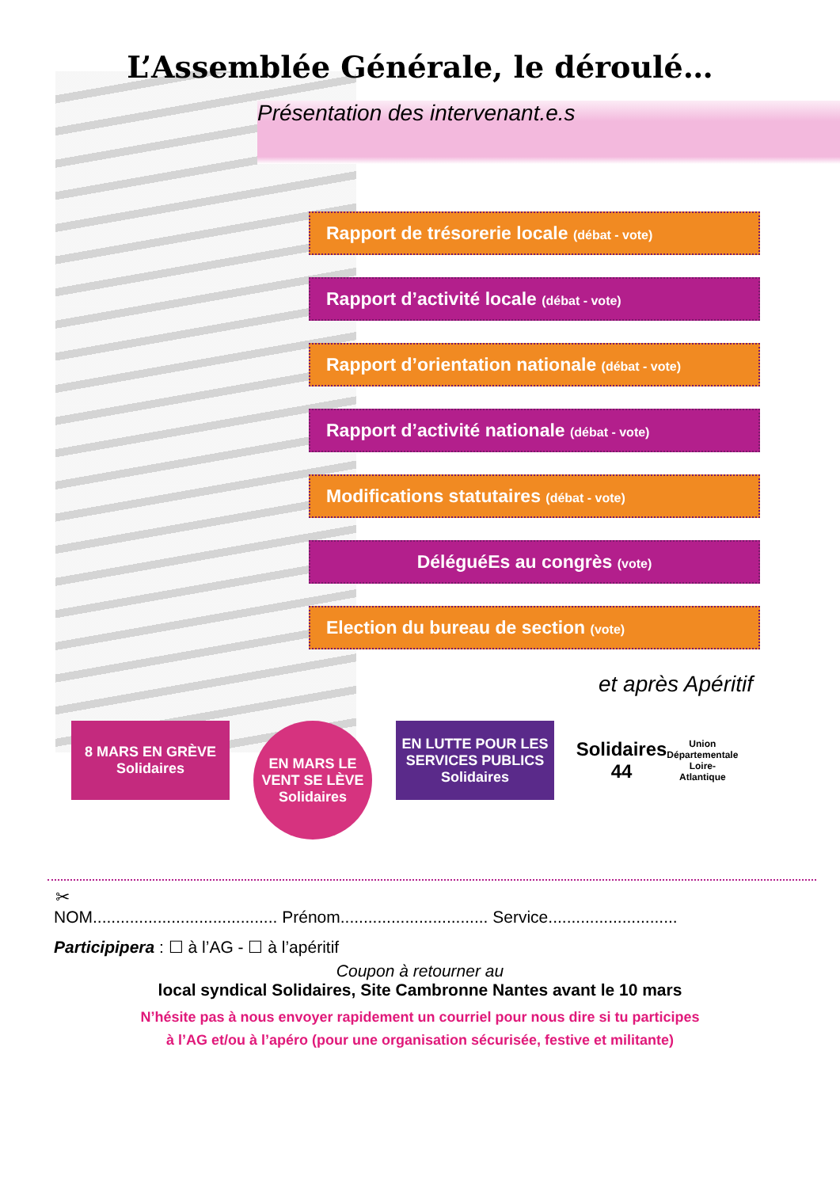L’Assemblée Générale, le déroulé…
Présentation des intervenant.e.s
Rapport de trésorerie locale (débat - vote)
Rapport d’activité locale (débat - vote)
Rapport d’orientation nationale (débat - vote)
Rapport d’activité nationale (débat - vote)
Modifications statutaires (débat - vote)
DéléguéEs au congrès (vote)
Election du bureau de section (vote)
et après Apéritif
8 MARS EN GRÈVE Solidaires
EN MARS LE VENT SE LÈVE Solidaires
EN LUTTE POUR LES SERVICES PUBLICS Solidaires
Solidaires 44
Union Départementale Loire-Atlantique
✂
NOM........................................ Prénom................................ Service............................
Participipera : ☐ à l’AG - ☐ à l’apéritif
Coupon à retourner au
local syndical Solidaires, Site Cambronne Nantes avant le 10 mars
N’hésite pas à nous envoyer rapidement un courriel pour nous dire si tu participes
à l’AG et/ou à l’apéro (pour une organisation sécurisée, festive et militante)